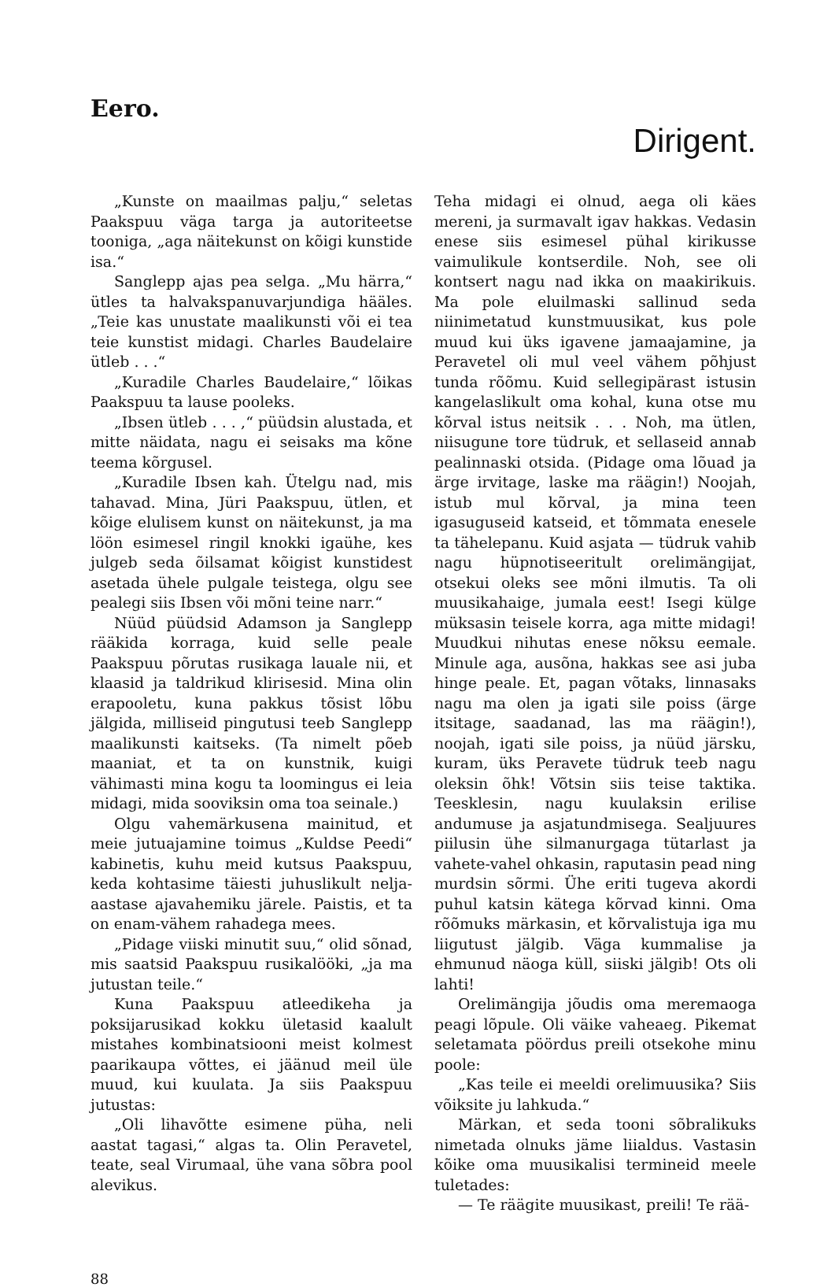Eero.
Dirigent.
„Kunste on maailmas palju,“ seletas Paakspuu väga targa ja autoriteetse tooniga, „aga näitekunst on kõigi kunstide isa.“
Sanglepp ajas pea selga. „Mu härra,“ ütles ta halvakspanuvarjundiga hääles. „Teie kas unustate maalikunsti või ei tea teie kunstist midagi. Charles Baudelaire ütleb . . .“
„Kuradile Charles Baudelaire,“ lõikas Paakspuu ta lause pooleks.
„Ibsen ütleb . . . ,“ püüdsin alustada, et mitte näidata, nagu ei seisaks ma kõne teema kõrgusel.
„Kuradile Ibsen kah. Ütelgu nad, mis tahavad. Mina, Jüri Paakspuu, ütlen, et kõige elulisem kunst on näitekunst, ja ma löön esimesel ringil knokki igaühe, kes julgeb seda õilsamat kõigist kunstidest asetada ühele pulgale teistega, olgu see pealegi siis Ibsen või mõni teine narr.“
Nüüd püüdsid Adamson ja Sanglepp rääkida korraga, kuid selle peale Paakspuu põrutas rusikaga lauale nii, et klaasid ja taldrikud klirisesid. Mina olin erapooletu, kuna pakkus tõsist lõbu jälgida, milliseid pingutusi teeb Sanglepp maalikunsti kaitseks. (Ta nimelt põeb maaniat, et ta on kunstnik, kuigi vähimasti mina kogu ta loomingus ei leia midagi, mida sooviksin oma toa seinale.)
Olgu vahemärkusena mainitud, et meie jutuajamine toimus „Kuldse Peedi“ kabinetis, kuhu meid kutsus Paakspuu, keda kohtasime täiesti juhuslikult nelja-aastase ajavahemiku järele. Paistis, et ta on enam-vähem rahadega mees.
„Pidage viiski minutit suu,“ olid sõnad, mis saatsid Paakspuu rusikalööki, „ja ma jutustan teile.“
Kuna Paakspuu atleedikeha ja poksijarusikad kokku ületasid kaalult mistahes kombinatsiooni meist kolmest paarikaupa võttes, ei jäänud meil üle muud, kui kuulata. Ja siis Paakspuu jutustas:
„Oli lihavõtte esimene püha, neli aastat tagasi,“ algas ta. Olin Peravetel, teate, seal Virumaal, ühe vana sõbra pool alevikus.
Teha midagi ei olnud, aega oli käes mereni, ja surmavalt igav hakkas. Vedasin enese siis esimesel pühal kirikusse vaimulikule kontserdile. Noh, see oli kontsert nagu nad ikka on maakirikuis. Ma pole eluilmaski sallinud seda niinimetatud kunstmuusikat, kus pole muud kui üks igavene jamaajamine, ja Peravetel oli mul veel vähem põhjust tunda rõõmu. Kuid sellegipärast istusin kangelaslikult oma kohal, kuna otse mu kõrval istus neitsik . . . Noh, ma ütlen, niisugune tore tüdruk, et sellaseid annab pealinnaski otsida. (Pidage oma lõuad ja ärge irvitage, laske ma räägin!) Noojah, istub mul kõrval, ja mina teen igasuguseid katseid, et tõmmata enesele ta tähelepanu. Kuid asjata — tüdruk vahib nagu hüpnotiseeritult orelimängijat, otsekui oleks see mõni ilmutis. Ta oli muusikahaige, jumala eest! Isegi külge müksasin teisele korra, aga mitte midagi! Muudkui nihutas enese nõksu eemale. Minule aga, ausõna, hakkas see asi juba hinge peale. Et, pagan võtaks, linnasaks nagu ma olen ja igati sile poiss (ärge itsitage, saadanad, las ma räägin!), noojah, igati sile poiss, ja nüüd järsku, kuram, üks Peravete tüdruk teeb nagu oleksin õhk! Võtsin siis teise taktika. Teesklesin, nagu kuulaksin erilise andumuse ja asjatundmisega. Sealjuures piilusin ühe silmanurgaga tütarlast ja vahete-vahel ohkasin, raputasin pead ning murdsin sõrmi. Ühe eriti tugeva akordi puhul katsin kätega kõrvad kinni. Oma rõõmuks märkasin, et kõrvalistuja iga mu liigutust jälgib. Väga kummalise ja ehmunud näoga küll, siiski jälgib! Ots oli lahti!
Orelimängija jõudis oma meremaoga peagi lõpule. Oli väike vaheaeg. Pikemat seletamata pöördus preili otsekohe minu poole:
„Kas teile ei meeldi orelimuusika? Siis võiksite ju lahkuda.“
Märkan, et seda tooni sõbralikuks nimetada olnuks jäme liialdus. Vastasin kõike oma muusikalisi termineid meele tuletades:
— Te räägite muusikast, preili! Te rää-
88